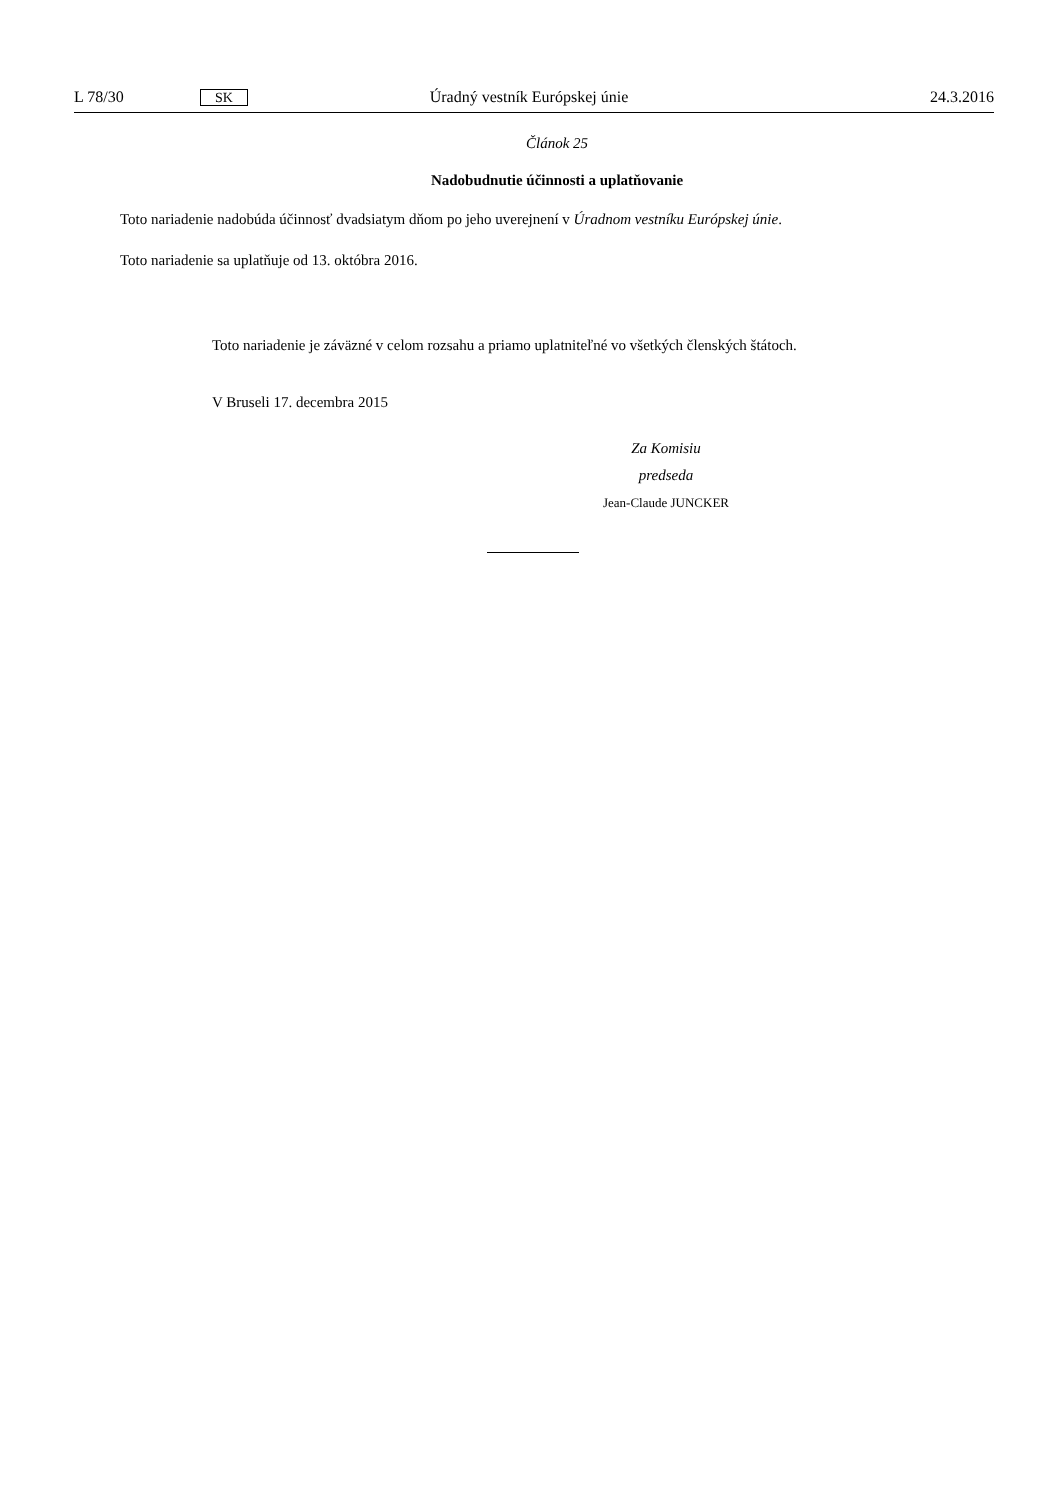L 78/30 SK Úradný vestník Európskej únie 24.3.2016
Článok 25
Nadobudnutie účinnosti a uplatňovanie
Toto nariadenie nadobúda účinnosť dvadsiatym dňom po jeho uverejnení v Úradnom vestníku Európskej únie.
Toto nariadenie sa uplatňuje od 13. októbra 2016.
Toto nariadenie je záväzné v celom rozsahu a priamo uplatniteľné vo všetkých členských štátoch.
V Bruseli 17. decembra 2015
Za Komisiu
predseda
Jean-Claude JUNCKER